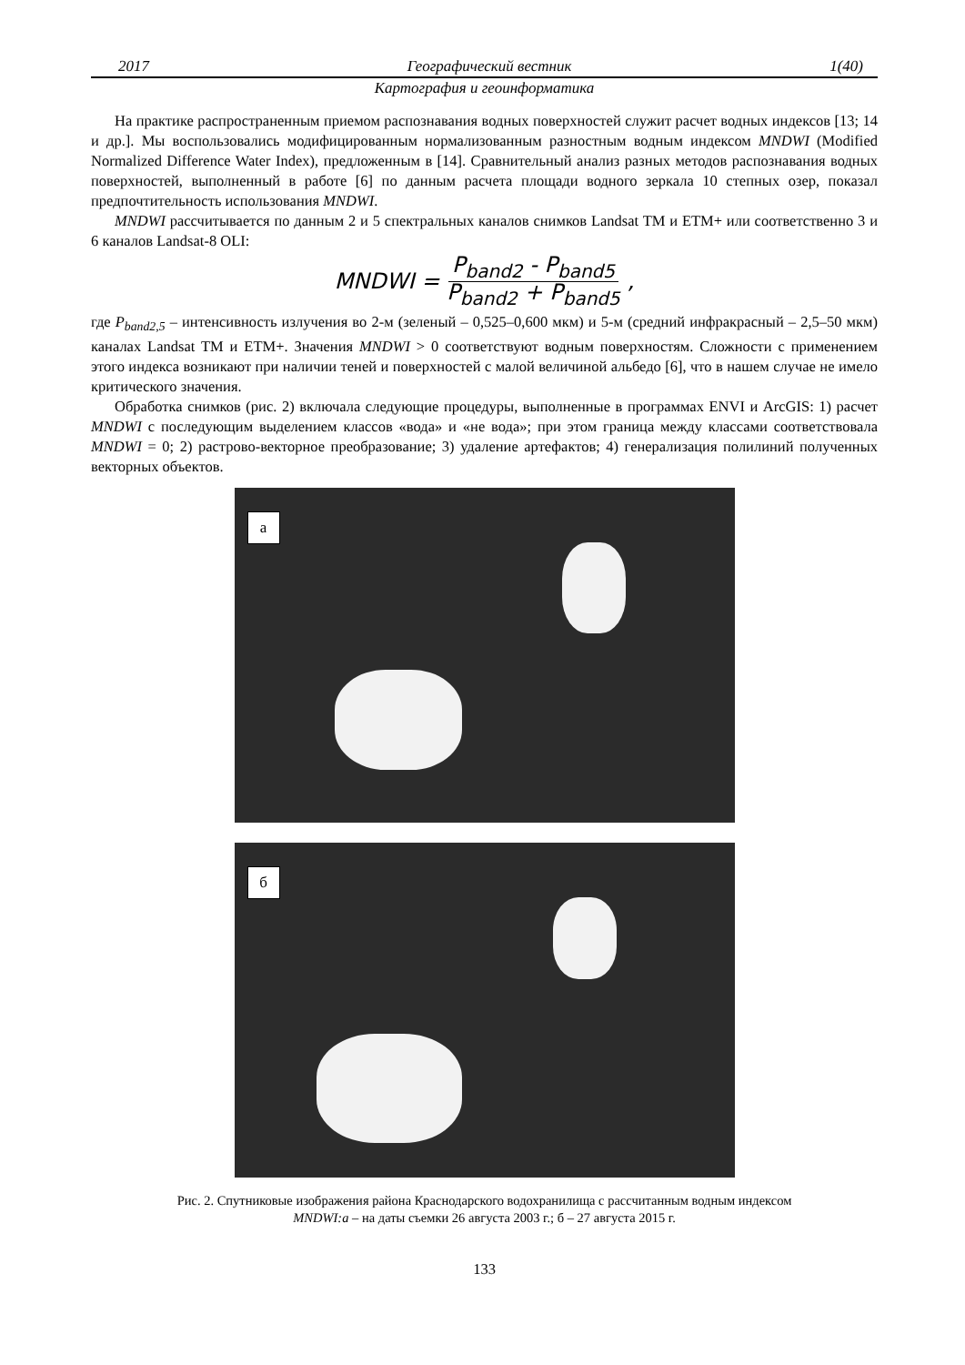2017 Географический вестник 1(40)
Картография и геоинформатика
На практике распространенным приемом распознавания водных поверхностей служит расчет водных индексов [13; 14 и др.]. Мы воспользовались модифицированным нормализованным разностным водным индексом MNDWI (Modified Normalized Difference Water Index), предложенным в [14]. Сравнительный анализ разных методов распознавания водных поверхностей, выполненный в работе [6] по данным расчета площади водного зеркала 10 степных озер, показал предпочтительность использования MNDWI.
MNDWI рассчитывается по данным 2 и 5 спектральных каналов снимков Landsat TM и ETM+ или соответственно 3 и 6 каналов Landsat-8 OLI:
MNDWI = P<sub>band2</sub> - P<sub>band5</sub> P<sub>band2</sub> + P<sub>band5</sub>,
где P<sub>band2,5</sub> – интенсивность излучения во 2-м (зеленый – 0,525–0,600 мкм) и 5-м (средний инфракрасный – 2,5–50 мкм) каналах Landsat TM и ETM+. Значения MNDWI > 0 соответствуют водным поверхностям. Сложности с применением этого индекса возникают при наличии теней и поверхностей с малой величиной альбедо [6], что в нашем случае не имело критического значения.
Обработка снимков (рис. 2) включала следующие процедуры, выполненные в программах ENVI и ArcGIS: 1) расчет MNDWI с последующим выделением классов «вода» и «не вода»; при этом граница между классами соответствовала MNDWI = 0; 2) растрово-векторное преобразование; 3) удаление артефактов; 4) генерализация полилиний полученных векторных объектов.
а
б
Рис. 2. Спутниковые изображения района Краснодарского водохранилища с рассчитанным водным индексом
MNDWI:а – на даты съемки 26 августа 2003 г.; б – 27 августа 2015 г.
133